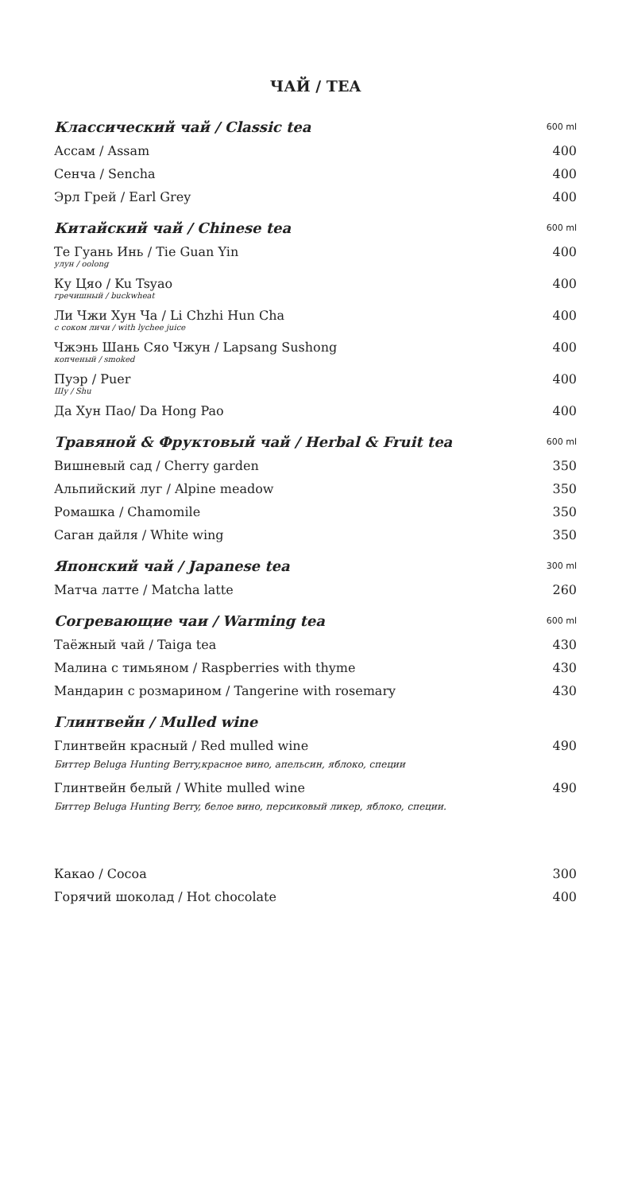ЧАЙ / TEA
| Классический чай / Classic tea | 600 ml |
| Ассам / Assam | 400 |
| Сенча / Sencha | 400 |
| Эрл Грей / Earl Grey | 400 |
| Китайский чай / Chinese tea | 600 ml |
| Те Гуань Инь / Tie Guan Yin улун / oolong | 400 |
| Ку Цяо / Ku Tsyao гречишный / buckwheat | 400 |
| Ли Чжи Хун Ча / Li Chzhi Hun Cha с соком личи / with lychee juice | 400 |
| Чжэнь Шань Сяо Чжун / Lapsang Sushong копченый / smoked | 400 |
| Пуэр / Puer Шу / Shu | 400 |
| Да Хун Пао/ Da Hong Pao | 400 |
| Травяной & Фруктовый чай / Herbal & Fruit tea | 600 ml |
| Вишневый сад / Cherry garden | 350 |
| Альпийский луг / Alpine meadow | 350 |
| Ромашка / Chamomile | 350 |
| Саган дайля / White wing | 350 |
| Японский чай / Japanese tea | 300 ml |
| Матча латте / Matcha latte | 260 |
| Согревающие чаи / Warming tea | 600 ml |
| Таёжный чай / Taiga tea | 430 |
| Малина с тимьяном / Raspberries with thyme | 430 |
| Мандарин с розмарином / Tangerine with rosemary | 430 |
| Глинтвейн / Mulled wine | |
| Глинтвейн красный / Red mulled wine | 490 |
| Биттер Beluga Hunting Berry,красное вино, апельсин, яблоко, специи | |
| Глинтвейн белый / White mulled wine | 490 |
| Биттер Beluga Hunting Berry, белое вино, персиковый ликер, яблоко, специи. | |
| Какао / Cocoa | 300 |
| Горячий шоколад / Hot chocolate | 400 |